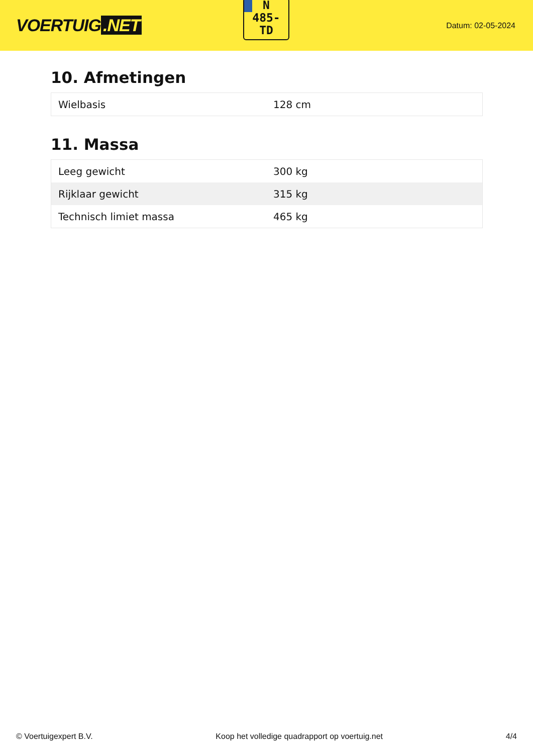VOERTUIG.NET
N
485-
TD
Datum: 02-05-2024
10. Afmetingen
| Wielbasis | 128 cm |
11. Massa
| Leeg gewicht | 300 kg |
| Rijklaar gewicht | 315 kg |
| Technisch limiet massa | 465 kg |
© Voertuigexpert B.V. Koop het volledige quadrapport op voertuig.net 4/4